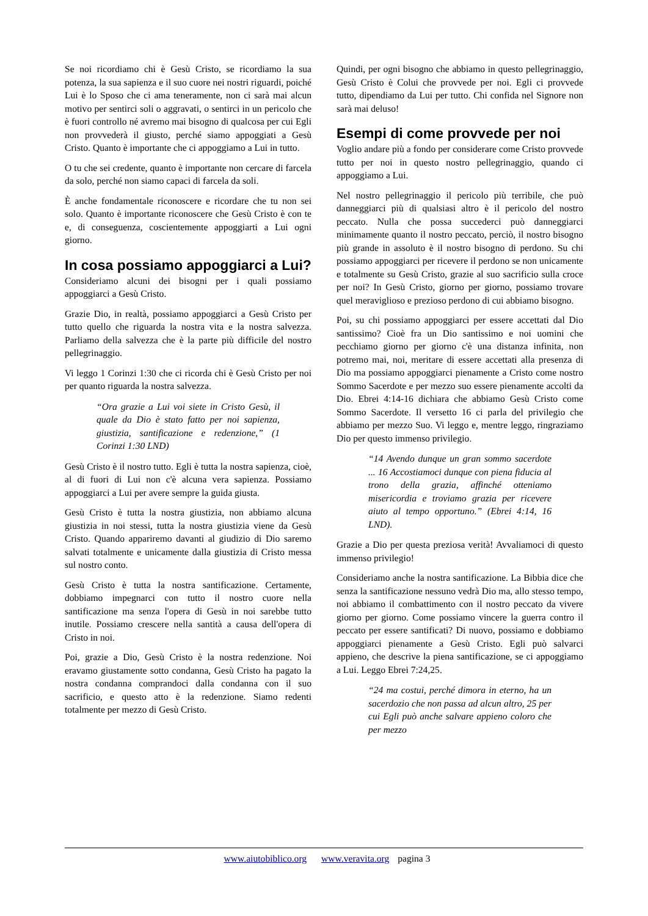Se noi ricordiamo chi è Gesù Cristo, se ricordiamo la sua potenza, la sua sapienza e il suo cuore nei nostri riguardi, poiché Lui è lo Sposo che ci ama teneramente, non ci sarà mai alcun motivo per sentirci soli o aggravati, o sentirci in un pericolo che è fuori controllo né avremo mai bisogno di qualcosa per cui Egli non provvederà il giusto, perché siamo appoggiati a Gesù Cristo. Quanto è importante che ci appoggiamo a Lui in tutto.
O tu che sei credente, quanto è importante non cercare di farcela da solo, perché non siamo capaci di farcela da soli.
È anche fondamentale riconoscere e ricordare che tu non sei solo. Quanto è importante riconoscere che Gesù Cristo è con te e, di conseguenza, coscientemente appoggiarti a Lui ogni giorno.
In cosa possiamo appoggiarci a Lui?
Consideriamo alcuni dei bisogni per i quali possiamo appoggiarci a Gesù Cristo.
Grazie Dio, in realtà, possiamo appoggiarci a Gesù Cristo per tutto quello che riguarda la nostra vita e la nostra salvezza. Parliamo della salvezza che è la parte più difficile del nostro pellegrinaggio.
Vi leggo 1 Corinzi 1:30 che ci ricorda chi è Gesù Cristo per noi per quanto riguarda la nostra salvezza.
“Ora grazie a Lui voi siete in Cristo Gesù, il quale da Dio è stato fatto per noi sapienza, giustizia, santificazione e redenzione,” (1 Corinzi 1:30 LND)
Gesù Cristo è il nostro tutto. Egli è tutta la nostra sapienza, cioè, al di fuori di Lui non c'è alcuna vera sapienza. Possiamo appoggiarci a Lui per avere sempre la guida giusta.
Gesù Cristo è tutta la nostra giustizia, non abbiamo alcuna giustizia in noi stessi, tutta la nostra giustizia viene da Gesù Cristo. Quando appariremo davanti al giudizio di Dio saremo salvati totalmente e unicamente dalla giustizia di Cristo messa sul nostro conto.
Gesù Cristo è tutta la nostra santificazione. Certamente, dobbiamo impegnarci con tutto il nostro cuore nella santificazione ma senza l'opera di Gesù in noi sarebbe tutto inutile. Possiamo crescere nella santità a causa dell'opera di Cristo in noi.
Poi, grazie a Dio, Gesù Cristo è la nostra redenzione. Noi eravamo giustamente sotto condanna, Gesù Cristo ha pagato la nostra condanna comprandoci dalla condanna con il suo sacrificio, e questo atto è la redenzione. Siamo redenti totalmente per mezzo di Gesù Cristo.
Quindi, per ogni bisogno che abbiamo in questo pellegrinaggio, Gesù Cristo è Colui che provvede per noi. Egli ci provvede tutto, dipendiamo da Lui per tutto. Chi confida nel Signore non sarà mai deluso!
Esempi di come provvede per noi
Voglio andare più a fondo per considerare come Cristo provvede tutto per noi in questo nostro pellegrinaggio, quando ci appoggiamo a Lui.
Nel nostro pellegrinaggio il pericolo più terribile, che può danneggiarci più di qualsiasi altro è il pericolo del nostro peccato. Nulla che possa succederci può danneggiarci minimamente quanto il nostro peccato, perciò, il nostro bisogno più grande in assoluto è il nostro bisogno di perdono. Su chi possiamo appoggiarci per ricevere il perdono se non unicamente e totalmente su Gesù Cristo, grazie al suo sacrificio sulla croce per noi? In Gesù Cristo, giorno per giorno, possiamo trovare quel meraviglioso e prezioso perdono di cui abbiamo bisogno.
Poi, su chi possiamo appoggiarci per essere accettati dal Dio santissimo? Cioè fra un Dio santissimo e noi uomini che pecchiamo giorno per giorno c'è una distanza infinita, non potremo mai, noi, meritare di essere accettati alla presenza di Dio ma possiamo appoggiarci pienamente a Cristo come nostro Sommo Sacerdote e per mezzo suo essere pienamente accolti da Dio. Ebrei 4:14-16 dichiara che abbiamo Gesù Cristo come Sommo Sacerdote. Il versetto 16 ci parla del privilegio che abbiamo per mezzo Suo. Vi leggo e, mentre leggo, ringraziamo Dio per questo immenso privilegio.
“14 Avendo dunque un gran sommo sacerdote ... 16 Accostiamoci dunque con piena fiducia al trono della grazia, affinché otteniamo misericordia e troviamo grazia per ricevere aiuto al tempo opportuno.” (Ebrei 4:14, 16 LND).
Grazie a Dio per questa preziosa verità! Avvaliamoci di questo immenso privilegio!
Consideriamo anche la nostra santificazione. La Bibbia dice che senza la santificazione nessuno vedrà Dio ma, allo stesso tempo, noi abbiamo il combattimento con il nostro peccato da vivere giorno per giorno. Come possiamo vincere la guerra contro il peccato per essere santificati? Di nuovo, possiamo e dobbiamo appoggiarci pienamente a Gesù Cristo. Egli può salvarci appieno, che descrive la piena santificazione, se ci appoggiamo a Lui. Leggo Ebrei 7:24,25.
“24 ma costui, perché dimora in eterno, ha un sacerdozio che non passa ad alcun altro, 25 per cui Egli può anche salvare appieno coloro che per mezzo
www.aiutobiblico.org www.veravita.org pagina 3